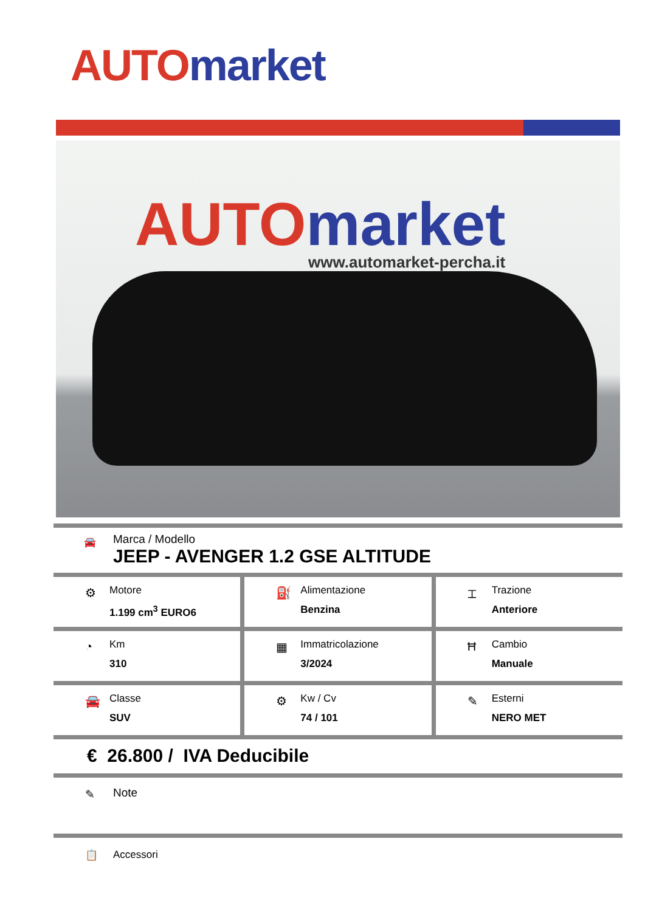AUTO market
AUTO market
www.automarket-percha.it
🚘
Marca / Modello
JEEP - AVENGER 1.2 GSE ALTITUDE
⚙
Motore
1.199 cm<sup>3</sup> EURO6
⛽
Alimentazione
Benzina
⌶
Trazione
Anteriore
◔
Km
310
▦
Immatricolazione
3/2024
Ħ
Cambio
Manuale
🚘
Classe
SUV
⚙
Kw / Cv
74 / 101
✎
Esterni
NERO MET
€ 26.800 / IVA Deducibile
✎ Note
📋 Accessori